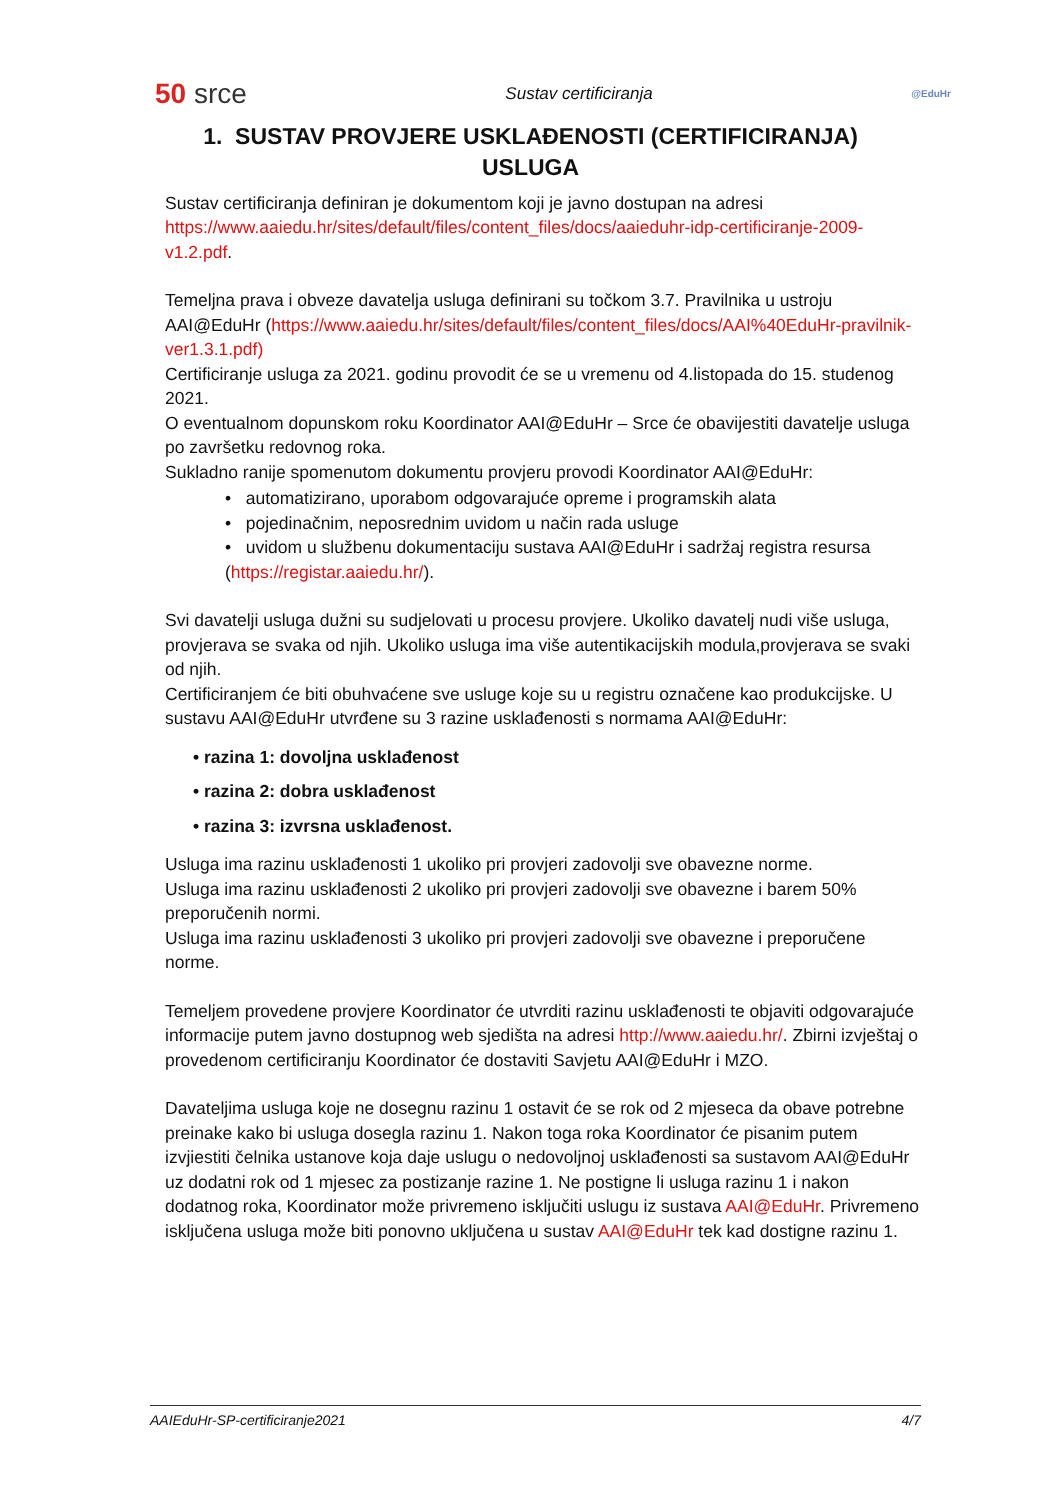50 srce Sustav certificiranja @EduHr
1. SUSTAV PROVJERE USKLAĐENOSTI (CERTIFICIRANJA)
USLUGA
Sustav certificiranja definiran je dokumentom koji je javno dostupan na adresi https://www.aaiedu.hr/sites/default/files/content_files/docs/aaieduhr-idp-certificiranje-2009-v1.2.pdf.
Temeljna prava i obveze davatelja usluga definirani su točkom 3.7. Pravilnika u ustroju AAI@EduHr (https://www.aaiedu.hr/sites/default/files/content_files/docs/AAI%40EduHr-pravilnik-ver1.3.1.pdf)
Certificiranje usluga za 2021. godinu provodit će se u vremenu od 4.listopada do 15. studenog 2021.
O eventualnom dopunskom roku Koordinator AAI@EduHr – Srce će obavijestiti davatelje usluga po završetku redovnog roka.
Sukladno ranije spomenutom dokumentu provjeru provodi Koordinator AAI@EduHr:
• automatizirano, uporabom odgovarajuće opreme i programskih alata
• pojedinačnim, neposrednim uvidom u način rada usluge
• uvidom u službenu dokumentaciju sustava AAI@EduHr i sadržaj registra resursa (https://registar.aaiedu.hr/).
Svi davatelji usluga dužni su sudjelovati u procesu provjere. Ukoliko davatelj nudi više usluga,
provjerava se svaka od njih. Ukoliko usluga ima više autentikacijskih modula,provjerava se svaki od njih.
Certificiranjem će biti obuhvaćene sve usluge koje su u registru označene kao produkcijske. U sustavu AAI@EduHr utvrđene su 3 razine usklađenosti s normama AAI@EduHr:
• razina 1: dovoljna usklađenost
• razina 2: dobra usklađenost
• razina 3: izvrsna usklađenost.
Usluga ima razinu usklađenosti 1 ukoliko pri provjeri zadovolji sve obavezne norme.
Usluga ima razinu usklađenosti 2 ukoliko pri provjeri zadovolji sve obavezne i barem 50% preporučenih normi.
Usluga ima razinu usklađenosti 3 ukoliko pri provjeri zadovolji sve obavezne i preporučene norme.
Temeljem provedene provjere Koordinator će utvrditi razinu usklađenosti te objaviti odgovarajuće informacije putem javno dostupnog web sjedišta na adresi http://www.aaiedu.hr/. Zbirni izvještaj o provedenom certificiranju Koordinator će dostaviti Savjetu AAI@EduHr i MZO.
Davateljima usluga koje ne dosegnu razinu 1 ostavit će se rok od 2 mjeseca da obave potrebne preinake kako bi usluga dosegla razinu 1. Nakon toga roka Koordinator će pisanim putem izvjiestiti čelnika ustanove koja daje uslugu o nedovoljnoj usklađenosti sa sustavom AAI@EduHr uz dodatni rok od 1 mjesec za postizanje razine 1. Ne postigne li usluga razinu 1 i nakon dodatnog roka, Koordinator može privremeno isključiti uslugu iz sustava AAI@EduHr. Privremeno isključena usluga može biti ponovno uključena u sustav AAI@EduHr tek kad dostigne razinu 1.
AAIEduHr-SP-certificiranje2021 4/7